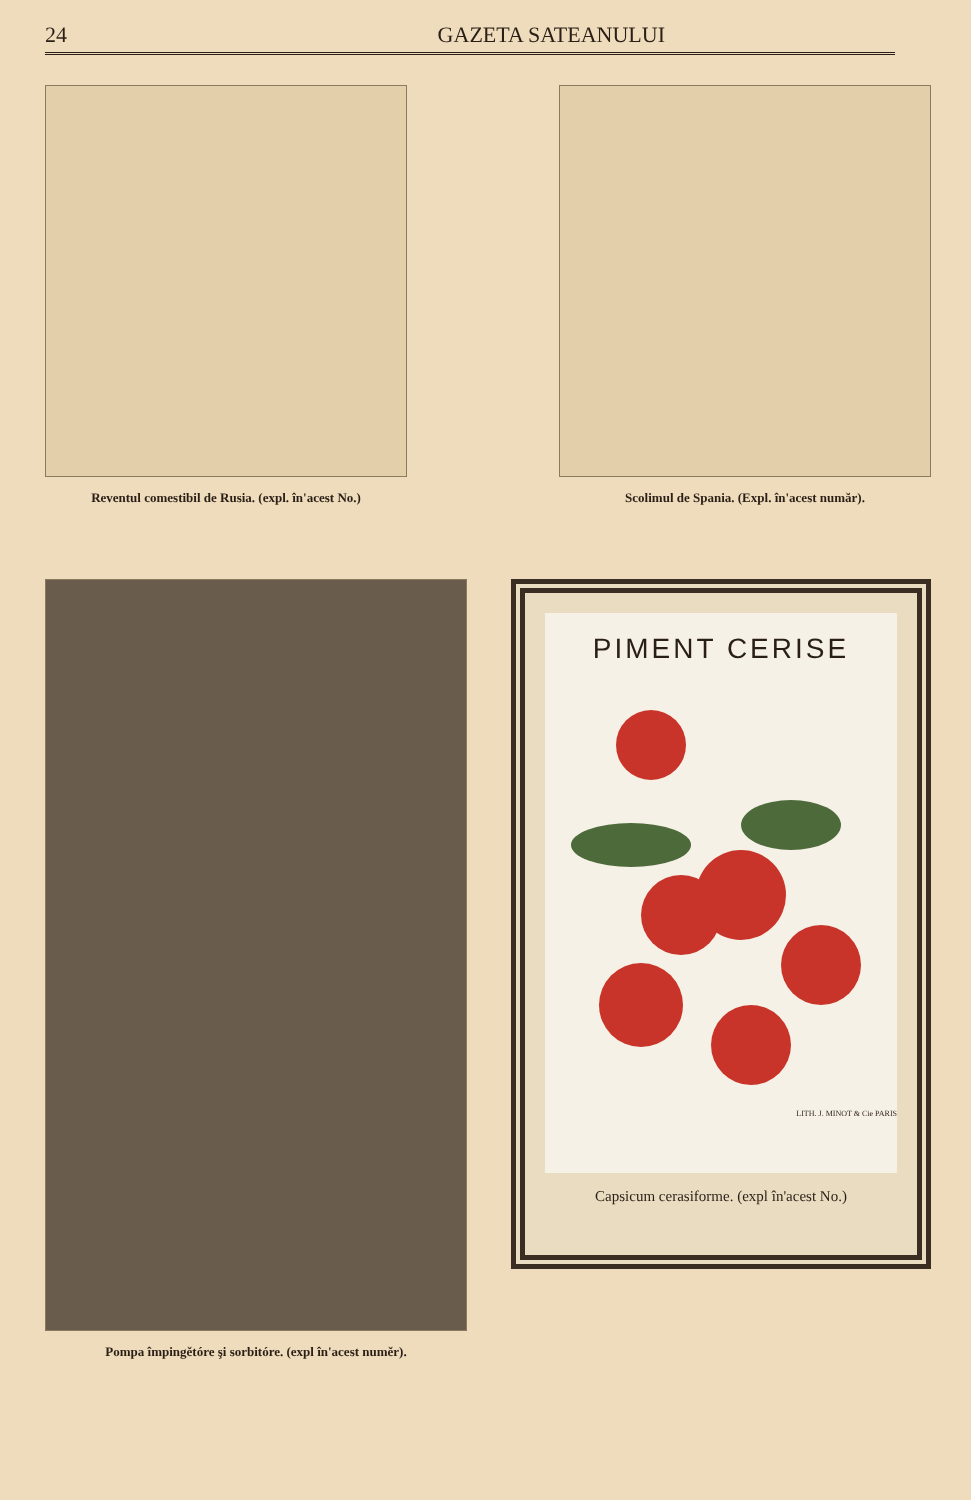24 GAZETA SATEANULUI
Reventul comestibil de Rusia. (expl. în'acest No.)
Scolimul de Spania. (Expl. în'acest număr).
Pompa împingĕtóre şi sorbitóre. (expl în'acest numĕr).
PIMENT CERISE
LITH. J. MINOT & Cie PARIS
Capsicum cerasiforme. (expl în'acest No.)